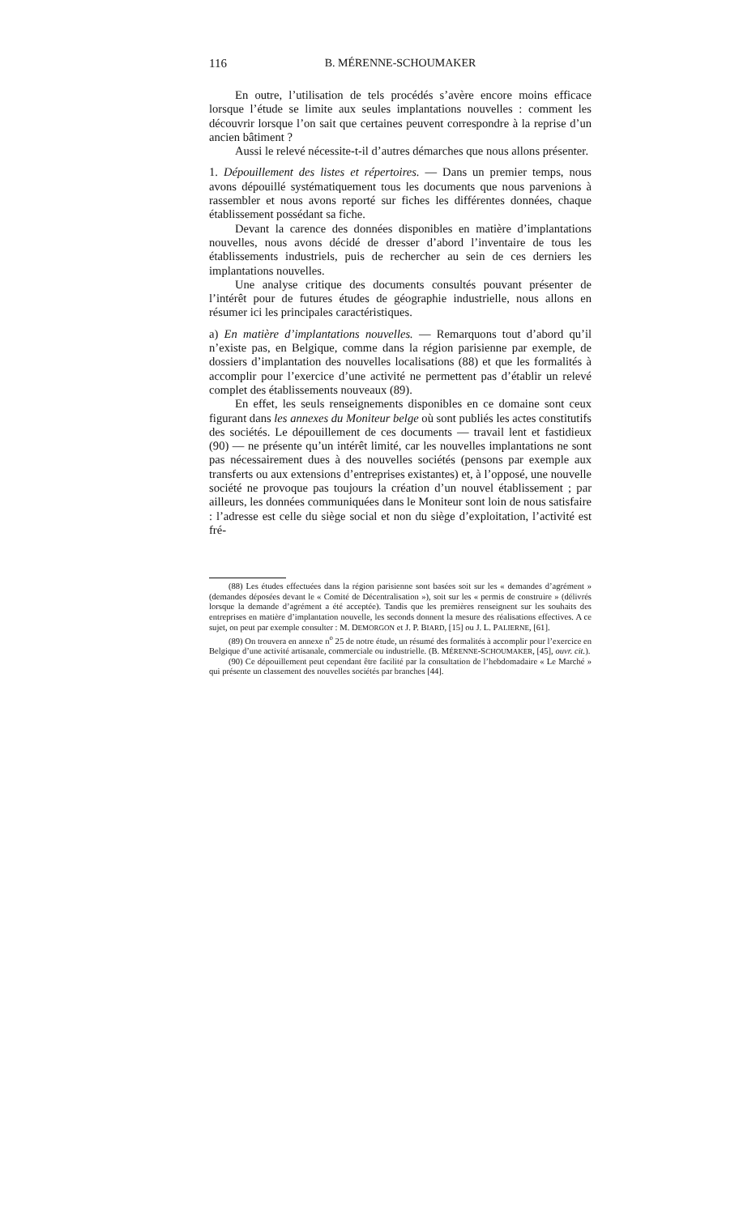116 B. MÉRENNE-SCHOUMAKER
En outre, l’utilisation de tels procédés s’avère encore moins efficace lorsque l’étude se limite aux seules implantations nouvelles : comment les découvrir lorsque l’on sait que certaines peuvent correspondre à la reprise d’un ancien bâtiment ?
Aussi le relevé nécessite-t-il d’autres démarches que nous allons présenter.
1. Dépouillement des listes et répertoires. — Dans un premier temps, nous avons dépouillé systématiquement tous les documents que nous parvenions à rassembler et nous avons reporté sur fiches les différentes données, chaque établissement possédant sa fiche.
Devant la carence des données disponibles en matière d’implantations nouvelles, nous avons décidé de dresser d’abord l’inventaire de tous les établissements industriels, puis de rechercher au sein de ces derniers les implantations nouvelles.
Une analyse critique des documents consultés pouvant présenter de l’intérêt pour de futures études de géographie industrielle, nous allons en résumer ici les principales caractéristiques.
a) En matière d’implantations nouvelles. — Remarquons tout d’abord qu’il n’existe pas, en Belgique, comme dans la région parisienne par exemple, de dossiers d’implantation des nouvelles localisations (88) et que les formalités à accomplir pour l’exercice d’une activité ne permettent pas d’établir un relevé complet des établissements nouveaux (89).
En effet, les seuls renseignements disponibles en ce domaine sont ceux figurant dans les annexes du Moniteur belge où sont publiés les actes constitutifs des sociétés. Le dépouillement de ces documents — travail lent et fastidieux (90) — ne présente qu’un intérêt limité, car les nouvelles implantations ne sont pas nécessairement dues à des nouvelles sociétés (pensons par exemple aux transferts ou aux extensions d’entreprises existantes) et, à l’opposé, une nouvelle société ne provoque pas toujours la création d’un nouvel établissement ; par ailleurs, les données communiquées dans le Moniteur sont loin de nous satisfaire : l’adresse est celle du siège social et non du siège d’exploitation, l’activité est fré-
(88) Les études effectuées dans la région parisienne sont basées soit sur les « demandes d’agrément » (demandes déposées devant le « Comité de Décentralisation »), soit sur les « permis de construire » (délivrés lorsque la demande d’agrément a été acceptée). Tandis que les premières renseignent sur les souhaits des entreprises en matière d’implantation nouvelle, les seconds donnent la mesure des réalisations effectives. A ce sujet, on peut par exemple consulter : M. DEMORGON et J. P. BIARD, [15] ou J. L. PALIERNE, [61].
(89) On trouvera en annexe n<sup>o</sup> 25 de notre étude, un résumé des formalités à accomplir pour l’exercice en Belgique d’une activité artisanale, commerciale ou industrielle. (B. MÉRENNE-SCHOUMAKER, [45], ouvr. cit.).
(90) Ce dépouillement peut cependant être facilité par la consultation de l’hebdomadaire « Le Marché » qui présente un classement des nouvelles sociétés par branches [44].